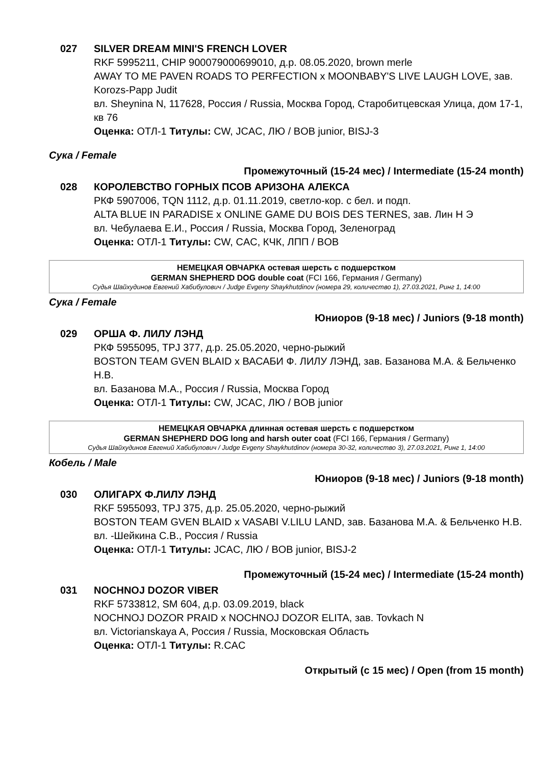027 SILVER DREAM MINI'S FRENCH LOVER
RKF 5995211, CHIP 900079000699010, д.р. 08.05.2020, brown merle
AWAY TO ME PAVEN ROADS TO PERFECTION x MOONBABY'S LIVE LAUGH LOVE, зав. Korozs-Papp Judit
вл. Sheynina N, 117628, Россия / Russia, Москва Город, Старобитцевская Улица, дом 17-1, кв 76
Оценка: ОТЛ-1 Титулы: CW, JCAC, ЛЮ / BOB junior, BISJ-3
Сука / Female
Промежуточный (15-24 мес) / Intermediate (15-24 month)
028 КОРОЛЕВСТВО ГОРНЫХ ПСОВ АРИЗОНА АЛЕКСА
РКФ 5907006, TQN 1112, д.р. 01.11.2019, светло-кор. с бел. и подп.
ALTA BLUE IN PARADISE x ONLINE GAME DU BOIS DES TERNES, зав. Лин Н Э
вл. Чебулаева Е.И., Россия / Russia, Москва Город, Зеленоград
Оценка: ОТЛ-1 Титулы: CW, CAC, КЧК, ЛПП / BOB
НЕМЕЦКАЯ ОВЧАРКА остевая шерсть с подшерстком
GERMAN SHEPHERD DOG double coat (FCI 166, Германия / Germany)
Судья Шайхудинов Евгений Хабибулович / Judge Evgeny Shaykhutdinov (номера 29, количество 1), 27.03.2021, Ринг 1, 14:00
Сука / Female
Юниоров (9-18 мес) / Juniors (9-18 month)
029 ОРША Ф. ЛИЛУ ЛЭНД
РКФ 5955095, TPJ 377, д.р. 25.05.2020, черно-рыжий
BOSTON TEAM GVEN BLAID x ВАСАБИ Ф. ЛИЛУ ЛЭНД, зав. Базанова М.А. & Бельченко Н.В.
вл. Базанова М.А., Россия / Russia, Москва Город
Оценка: ОТЛ-1 Титулы: CW, JCAC, ЛЮ / BOB junior
НЕМЕЦКАЯ ОВЧАРКА длинная остевая шерсть с подшерстком
GERMAN SHEPHERD DOG long and harsh outer coat (FCI 166, Германия / Germany)
Судья Шайхудинов Евгений Хабибулович / Judge Evgeny Shaykhutdinov (номера 30-32, количество 3), 27.03.2021, Ринг 1, 14:00
Кобель / Male
Юниоров (9-18 мес) / Juniors (9-18 month)
030 ОЛИГАРХ Ф.ЛИЛУ ЛЭНД
RKF 5955093, TPJ 375, д.р. 25.05.2020, черно-рыжий
BOSTON TEAM GVEN BLAID x VASABI V.LILU LAND, зав. Базанова М.А. & Бельченко Н.В.
вл. -Шейкина С.В., Россия / Russia
Оценка: ОТЛ-1 Титулы: JCAC, ЛЮ / BOB junior, BISJ-2
Промежуточный (15-24 мес) / Intermediate (15-24 month)
031 NOCHNOJ DOZOR VIBER
RKF 5733812, SM 604, д.р. 03.09.2019, black
NOCHNOJ DOZOR PRAID x NOCHNOJ DOZOR ELITA, зав. Tovkach N
вл. Victorianskaya A, Россия / Russia, Московская Область
Оценка: ОТЛ-1 Титулы: R.CAC
Открытый (с 15 мес) / Open (from 15 month)